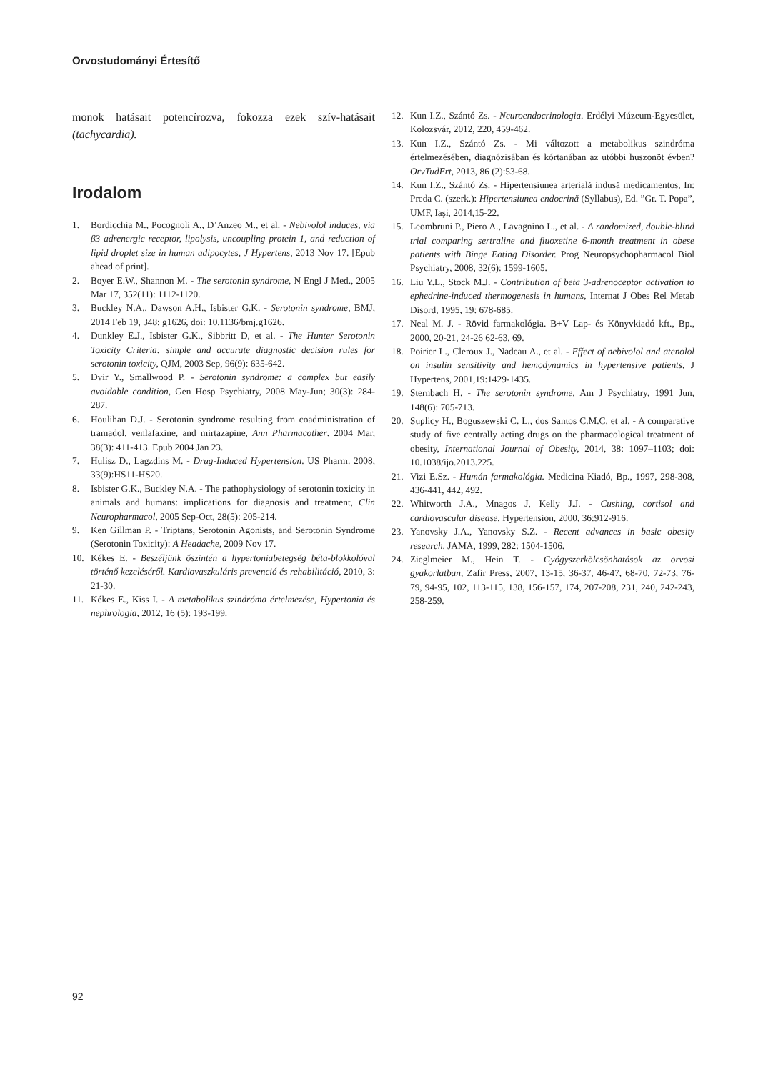Orvostudományi Értesítő
monok hatásait potencírozva, fokozza ezek szív-hatásait (tachycardia).
Irodalom
1. Bordicchia M., Pocognoli A., D’Anzeo M., et al. - Nebivolol induces, via β3 adrenergic receptor, lipolysis, uncoupling protein 1, and reduction of lipid droplet size in human adipocytes, J Hypertens, 2013 Nov 17. [Epub ahead of print].
2. Boyer E.W., Shannon M. - The serotonin syndrome, N Engl J Med., 2005 Mar 17, 352(11): 1112-1120.
3. Buckley N.A., Dawson A.H., Isbister G.K. - Serotonin syndrome, BMJ, 2014 Feb 19, 348: g1626, doi: 10.1136/bmj.g1626.
4. Dunkley E.J., Isbister G.K., Sibbritt D, et al. - The Hunter Serotonin Toxicity Criteria: simple and accurate diagnostic decision rules for serotonin toxicity, QJM, 2003 Sep, 96(9): 635-642.
5. Dvir Y., Smallwood P. - Serotonin syndrome: a complex but easily avoidable condition, Gen Hosp Psychiatry, 2008 May-Jun; 30(3): 284-287.
6. Houlihan D.J. - Serotonin syndrome resulting from coadministration of tramadol, venlafaxine, and mirtazapine, Ann Pharmacother. 2004 Mar, 38(3): 411-413. Epub 2004 Jan 23.
7. Hulisz D., Lagzdins M. - Drug-Induced Hypertension. US Pharm. 2008, 33(9):HS11-HS20.
8. Isbister G.K., Buckley N.A. - The pathophysiology of serotonin toxicity in animals and humans: implications for diagnosis and treatment, Clin Neuropharmacol, 2005 Sep-Oct, 28(5): 205-214.
9. Ken Gillman P. - Triptans, Serotonin Agonists, and Serotonin Syndrome (Serotonin Toxicity): A Headache, 2009 Nov 17.
10. Kékes E. - Beszéljünk őszintén a hypertoniabetegség béta-blokkolóval történő kezeléséről. Kardiovaszkuláris prevenció és rehabilitáció, 2010, 3: 21-30.
11. Kékes E., Kiss I. - A metabolikus szindróma értelmezése, Hypertonia és nephrologia, 2012, 16 (5): 193-199.
12. Kun I.Z., Szántó Zs. - Neuroendocrinologia. Erdélyi Múzeum-Egyesület, Kolozsvár, 2012, 220, 459-462.
13. Kun I.Z., Szántó Zs. - Mi változott a metabolikus szindróma értelmezésében, diagnózisában és kórtanában az utóbbi huszonöt évben? OrvTudErt, 2013, 86 (2):53-68.
14. Kun I.Z., Szántó Zs. - Hipertensiunea arterială indusă medicamentos, In: Preda C. (szerk.): Hipertensiunea endocrină (Syllabus), Ed. ”Gr. T. Popa”, UMF, Iaşi, 2014,15-22.
15. Leombruni P., Piero A., Lavagnino L., et al. - A randomized, double-blind trial comparing sertraline and fluoxetine 6-month treatment in obese patients with Binge Eating Disorder. Prog Neuropsychopharmacol Biol Psychiatry, 2008, 32(6): 1599-1605.
16. Liu Y.L., Stock M.J. - Contribution of beta 3-adrenoceptor activation to ephedrine-induced thermogenesis in humans, Internat J Obes Rel Metab Disord, 1995, 19: 678-685.
17. Neal M. J. - Rövid farmakológia. B+V Lap- és Könyvkiadó kft., Bp., 2000, 20-21, 24-26 62-63, 69.
18. Poirier L., Cleroux J., Nadeau A., et al. - Effect of nebivolol and atenolol on insulin sensitivity and hemodynamics in hypertensive patients, J Hypertens, 2001,19:1429-1435.
19. Sternbach H. - The serotonin syndrome, Am J Psychiatry, 1991 Jun, 148(6): 705-713.
20. Suplicy H., Boguszewski C. L., dos Santos C.M.C. et al. - A comparative study of five centrally acting drugs on the pharmacological treatment of obesity, International Journal of Obesity, 2014, 38: 1097–1103; doi: 10.1038/ijo.2013.225.
21. Vizi E.Sz. - Humán farmakológia. Medicina Kiadó, Bp., 1997, 298-308, 436-441, 442, 492.
22. Whitworth J.A., Mnagos J, Kelly J.J. - Cushing, cortisol and cardiovascular disease. Hypertension, 2000, 36:912-916.
23. Yanovsky J.A., Yanovsky S.Z. - Recent advances in basic obesity research, JAMA, 1999, 282: 1504-1506.
24. Zieglmeier M., Hein T. - Gyógyszerkölcsönhatások az orvosi gyakorlatban, Zafir Press, 2007, 13-15, 36-37, 46-47, 68-70, 72-73, 76-79, 94-95, 102, 113-115, 138, 156-157, 174, 207-208, 231, 240, 242-243, 258-259.
92